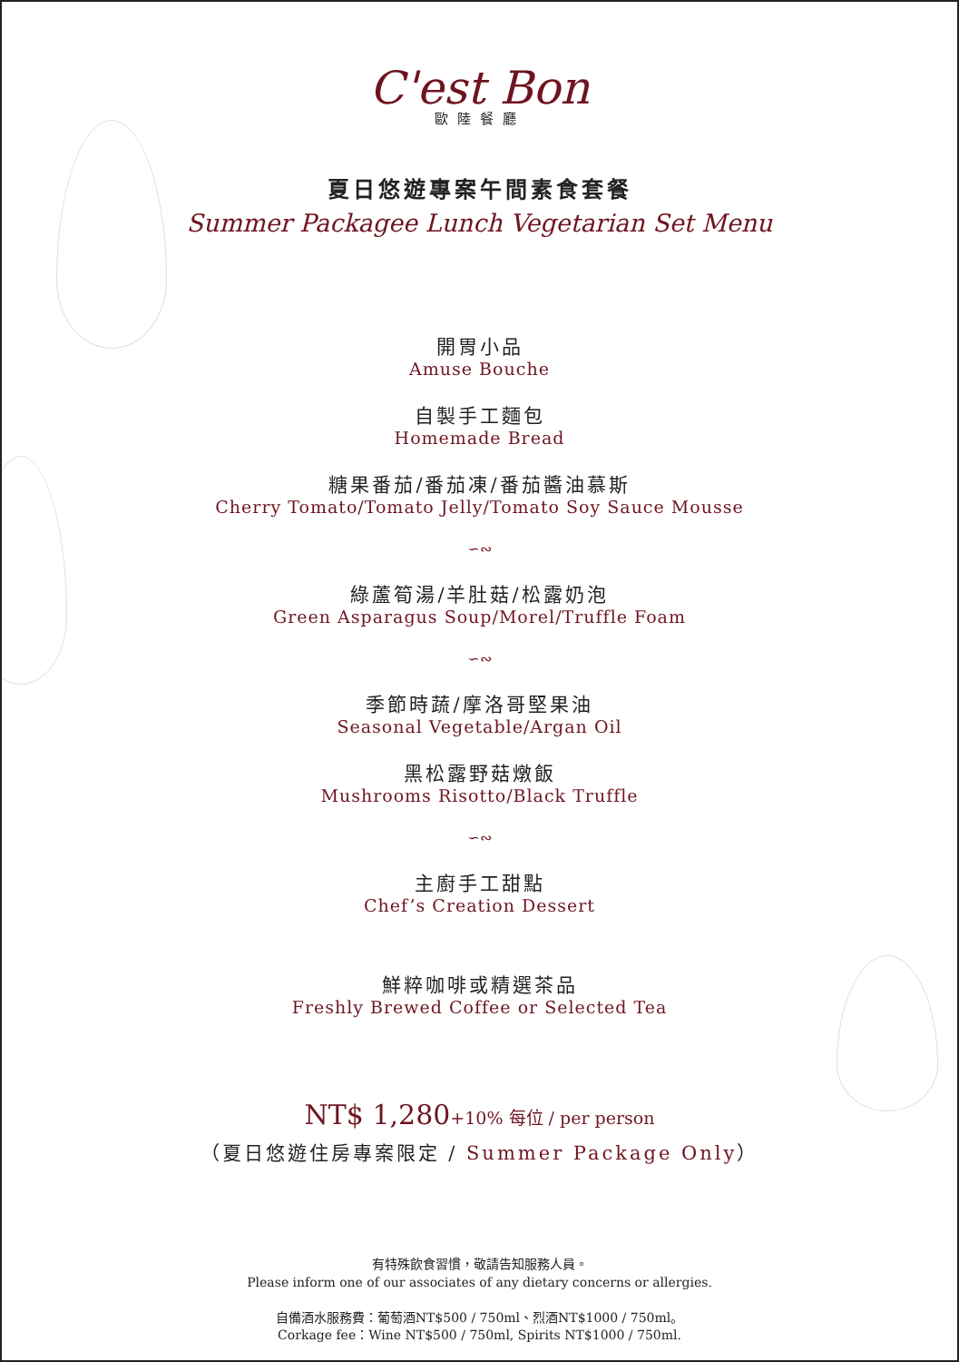C'est Bon
歐陸餐廳
夏日悠遊專案午間素食套餐
Summer Packagee Lunch Vegetarian Set Menu
開胃小品
Amuse Bouche
自製手工麵包
Homemade Bread
糖果番茄/番茄凍/番茄醬油慕斯
Cherry Tomato/Tomato Jelly/Tomato Soy Sauce Mousse
∽∾
綠蘆筍湯/羊肚菇/松露奶泡
Green Asparagus Soup/Morel/Truffle Foam
∽∾
季節時蔬/摩洛哥堅果油
Seasonal Vegetable/Argan Oil
黑松露野菇燉飯
Mushrooms Risotto/Black Truffle
∽∾
主廚手工甜點
Chef’s Creation Dessert
鮮粹咖啡或精選茶品
Freshly Brewed Coffee or Selected Tea
NT$ 1,280+10% 每位 / per person
（夏日悠遊住房專案限定 / Summer Package Only）
有特殊飲食習慣，敬請告知服務人員。
Please inform one of our associates of any dietary concerns or allergies.
自備酒水服務費：葡萄酒NT$500 / 750ml、烈酒NT$1000 / 750ml。
Corkage fee：Wine NT$500 / 750ml, Spirits NT$1000 / 750ml.